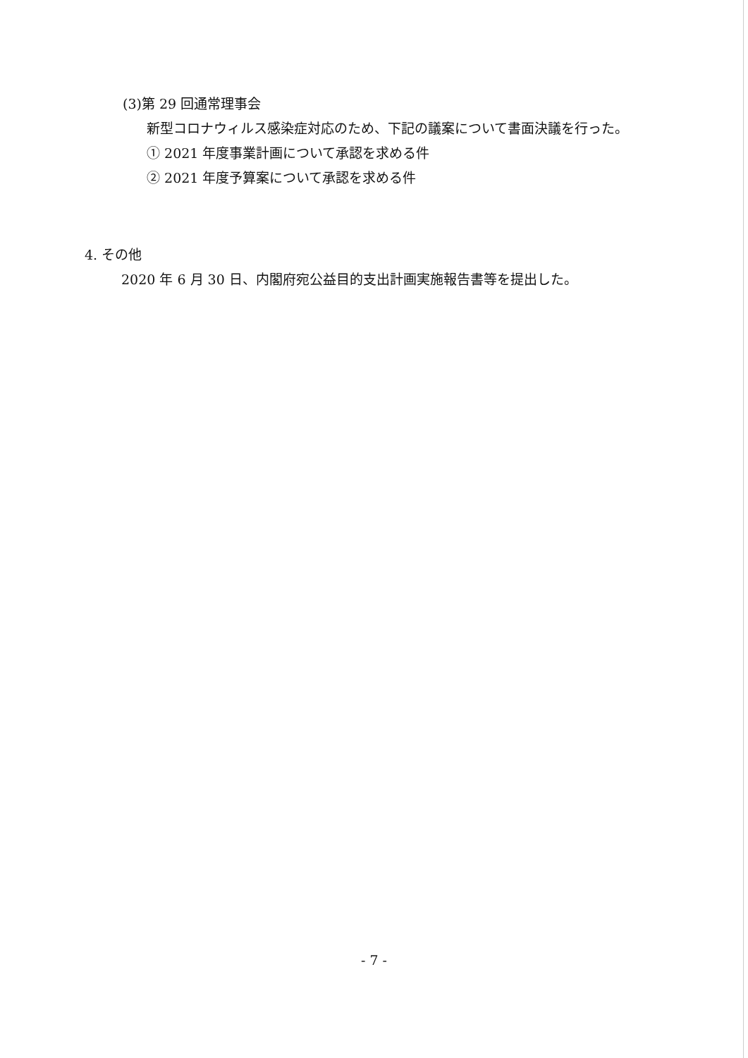(3)第 29 回通常理事会
新型コロナウィルス感染症対応のため、下記の議案について書面決議を行った。
① 2021 年度事業計画について承認を求める件
② 2021 年度予算案について承認を求める件
4. その他
2020 年 6 月 30 日、内閣府宛公益目的支出計画実施報告書等を提出した。
- 7 -